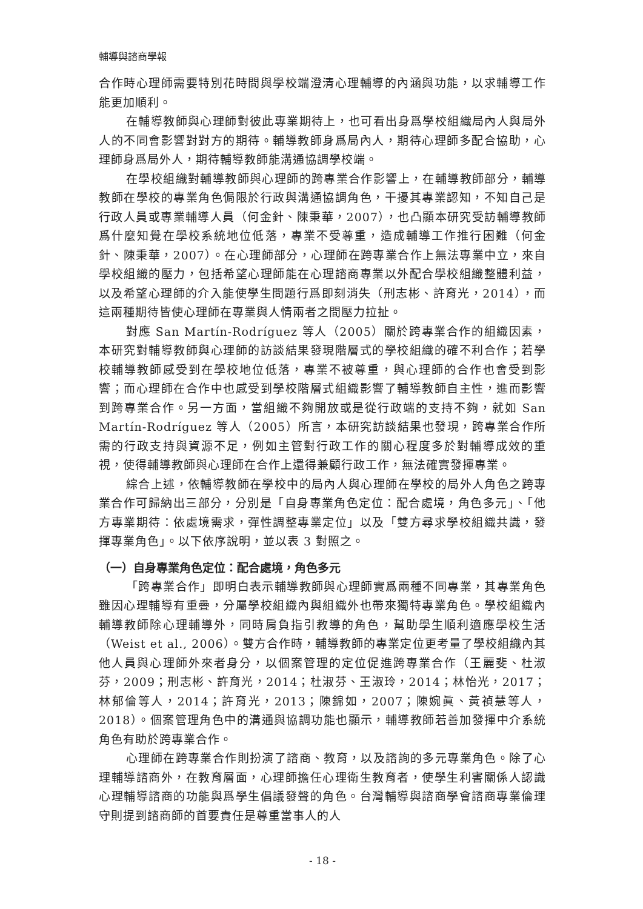輔導與諮商學報
合作時心理師需要特別花時間與學校端澄清心理輔導的內涵與功能，以求輔導工作能更加順利。
在輔導教師與心理師對彼此專業期待上，也可看出身爲學校組織局內人與局外人的不同會影響對對方的期待。輔導教師身爲局內人，期待心理師多配合協助，心理師身爲局外人，期待輔導教師能溝通協調學校端。
在學校組織對輔導教師與心理師的跨專業合作影響上，在輔導教師部分，輔導教師在學校的專業角色侷限於行政與溝通協調角色，干擾其專業認知，不知自己是行政人員或專業輔導人員（何金針、陳秉華，2007），也凸顯本研究受訪輔導教師爲什麼知覺在學校系統地位低落，專業不受尊重，造成輔導工作推行困難（何金針、陳秉華，2007）。在心理師部分，心理師在跨專業合作上無法專業中立，來自學校組織的壓力，包括希望心理師能在心理諮商專業以外配合學校組織整體利益，以及希望心理師的介入能使學生問題行爲即刻消失（刑志彬、許育光，2014），而這兩種期待皆使心理師在專業與人情兩者之間壓力拉扯。
對應 San Martín-Rodríguez 等人（2005）關於跨專業合作的組織因素，本研究對輔導教師與心理師的訪談結果發現階層式的學校組織的確不利合作；若學校輔導教師感受到在學校地位低落，專業不被尊重，與心理師的合作也會受到影響；而心理師在合作中也感受到學校階層式組織影響了輔導教師自主性，進而影響到跨專業合作。另一方面，當組織不夠開放或是從行政端的支持不夠，就如 San Martín-Rodríguez 等人（2005）所言，本研究訪談結果也發現，跨專業合作所需的行政支持與資源不足，例如主管對行政工作的關心程度多於對輔導成效的重視，使得輔導教師與心理師在合作上還得兼顧行政工作，無法確實發揮專業。
綜合上述，依輔導教師在學校中的局內人與心理師在學校的局外人角色之跨專業合作可歸納出三部分，分別是「自身專業角色定位：配合處境，角色多元」、「他方專業期待：依處境需求，彈性調整專業定位」以及「雙方尋求學校組織共識，發揮專業角色」。以下依序說明，並以表 3 對照之。
（一）自身專業角色定位：配合處境，角色多元
「跨專業合作」即明白表示輔導教師與心理師實爲兩種不同專業，其專業角色雖因心理輔導有重疊，分屬學校組織內與組織外也帶來獨特專業角色。學校組織內輔導教師除心理輔導外，同時肩負指引教導的角色，幫助學生順利適應學校生活（Weist et al., 2006）。雙方合作時，輔導教師的專業定位更考量了學校組織內其他人員與心理師外來者身分，以個案管理的定位促進跨專業合作（王麗斐、杜淑芬，2009；刑志彬、許育光，2014；杜淑芬、王淑玲，2014；林怡光，2017；林郁倫等人，2014；許育光，2013；陳錦如，2007；陳婉眞、黃禎慧等人，2018）。個案管理角色中的溝通與協調功能也顯示，輔導教師若善加發揮中介系統角色有助於跨專業合作。
心理師在跨專業合作則扮演了諮商、教育，以及諮詢的多元專業角色。除了心理輔導諮商外，在教育層面，心理師擔任心理衛生教育者，使學生利害關係人認識心理輔導諮商的功能與爲學生倡議發聲的角色。台灣輔導與諮商學會諮商專業倫理守則提到諮商師的首要責任是尊重當事人的人
- 18 -